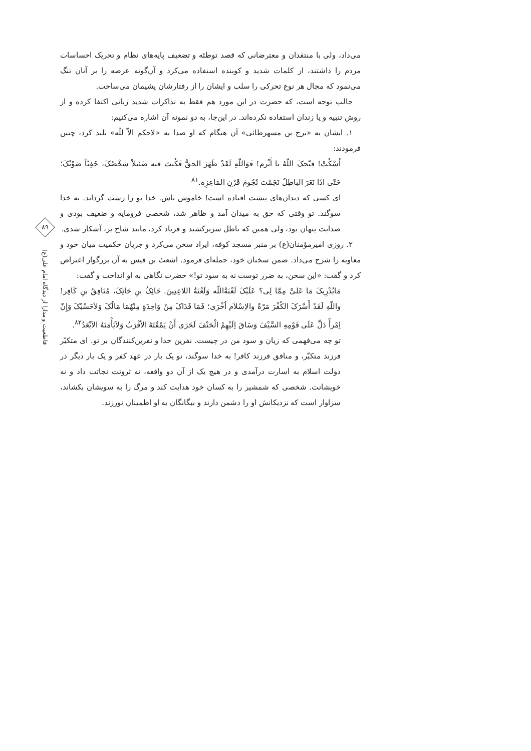می‌داد، ولی با منتقدان و معترضانی که قصد توطئه و تضعیف پایه‌های نظام و تحریک احساسات مردم را داشتند، از کلمات شدید و کوبنده استفاده می‌کرد و آن‌گونه عرصه را بر آنان تنگ می‌نمود که مجال هر نوع تحرکی را سلب و ایشان را از رفتارشان پشیمان می‌ساخت.
جالب توجه است، که حضرت در این مورد هم فقط به تذاکرات شدید زبانی اکتفا کرده و از روش تنبیه و یا زندان استفاده نکرده‌اند. در این‌جا، به دو نمونه آن اشاره می‌کنیم:
۱. ایشان به «برج بن مسهرطائی» آن هنگام که او صدا به «لاحکم الاّ للّه» بلند کرد، چنین فرمودند:
اُسْکُتْ! قبّحکَ اللّهُ یا أَثْرم! فَوَاللّهِ لَقَدْ ظَهَرَ الحقُّ فَکُنتَ فیه ضَئیلاً شخْصُکَ، خَفِیّاً صَوْتُکَ؛ حَتّی اذَا نَعَرَ الباطِلُ نَجَمْتَ نُجُومَ قَرْنِ المَاعِزِه.<sup>۸۱</sup>
ای کسی که دندان‌های پیشت افتاده است! خاموش باش. خدا تو را زشت گرداند. به خدا سوگند. تو وقتی که حق به میدان آمد و ظاهر شد، شخصی فرومایه و ضعیف بودی و صدایت پنهان بود، ولی همین که باطل سربرکشید و فریاد کرد، مانند شاخ بز، آشکار شدی.
۲. روزی امیرمؤمنان(ع) بر منبر مسجد کوفه، ایراد سخن می‌کرد و جریان حکمیت میان خود و معاویه را شرح می‌داد. ضمن سخنان خود، جمله‌ای فرمود. اشعث بن قیس به آن بزرگوار اعتراض کرد و گفت: «این سخن، به ضرر توست نه به سود تو!» حضرت نگاهی به او انداخت و گفت:
مَایُدْرِیکَ مَا عَلیَّ مِمَّا لِی؟ عَلَیْکَ لَعْنَةُاللّه وَلَعْنَةُ اللاعِنِینَ. حَائِکُ بنِ حَائِکَ، مُنَافِقُ بنِ کَافِر! واللّهِ لَقَدْ أَسَّرَکَ الکُفْرَ مَرّةً والاِسْلاَم اُخْرَی؛ فَمَا فَدَاکَ مِنْ وَاحِدَةٍ مِنْهُمَا مَالُکَ وَلاَحَسْبُکَ وَإِنّ اِمْرأً دَلَّ عَلَی قَوْمِهِ السَّیْفَ وَسَاقَ اِلَیْهِمْ الْحَتْفَ لَحَرَی أَنْ یَمْقُتَهُ الأقْرَبُ وَلاَیَأْمَنَهُ الاَبْعَدُ<sup>۸۲</sup>.
تو چه می‌فهمی که زیان و سود من در چیست. نفرین خدا و نفرین‌کنندگان بر تو. ای متکبّر فرزند متکبّر، و منافق فرزند کافر! به خدا سوگند، تو یک بار در عهد کفر و یک بار دیگر در دولت اسلام به اسارت درآمدی و در هیچ یک از آن دو واقعه، نه ثروتت نجاتت داد و نه خویشانت. شخصی که شمشیر را به کسان خود هدایت کند و مرگ را به سویشان بکشاند، سزاوار است که نزدیکانش او را دشمن دارند و بیگانگان به او اطمینان نورزند.
۸۹
قاطعیت و مدارا از دیدگاه امام علی(ع)